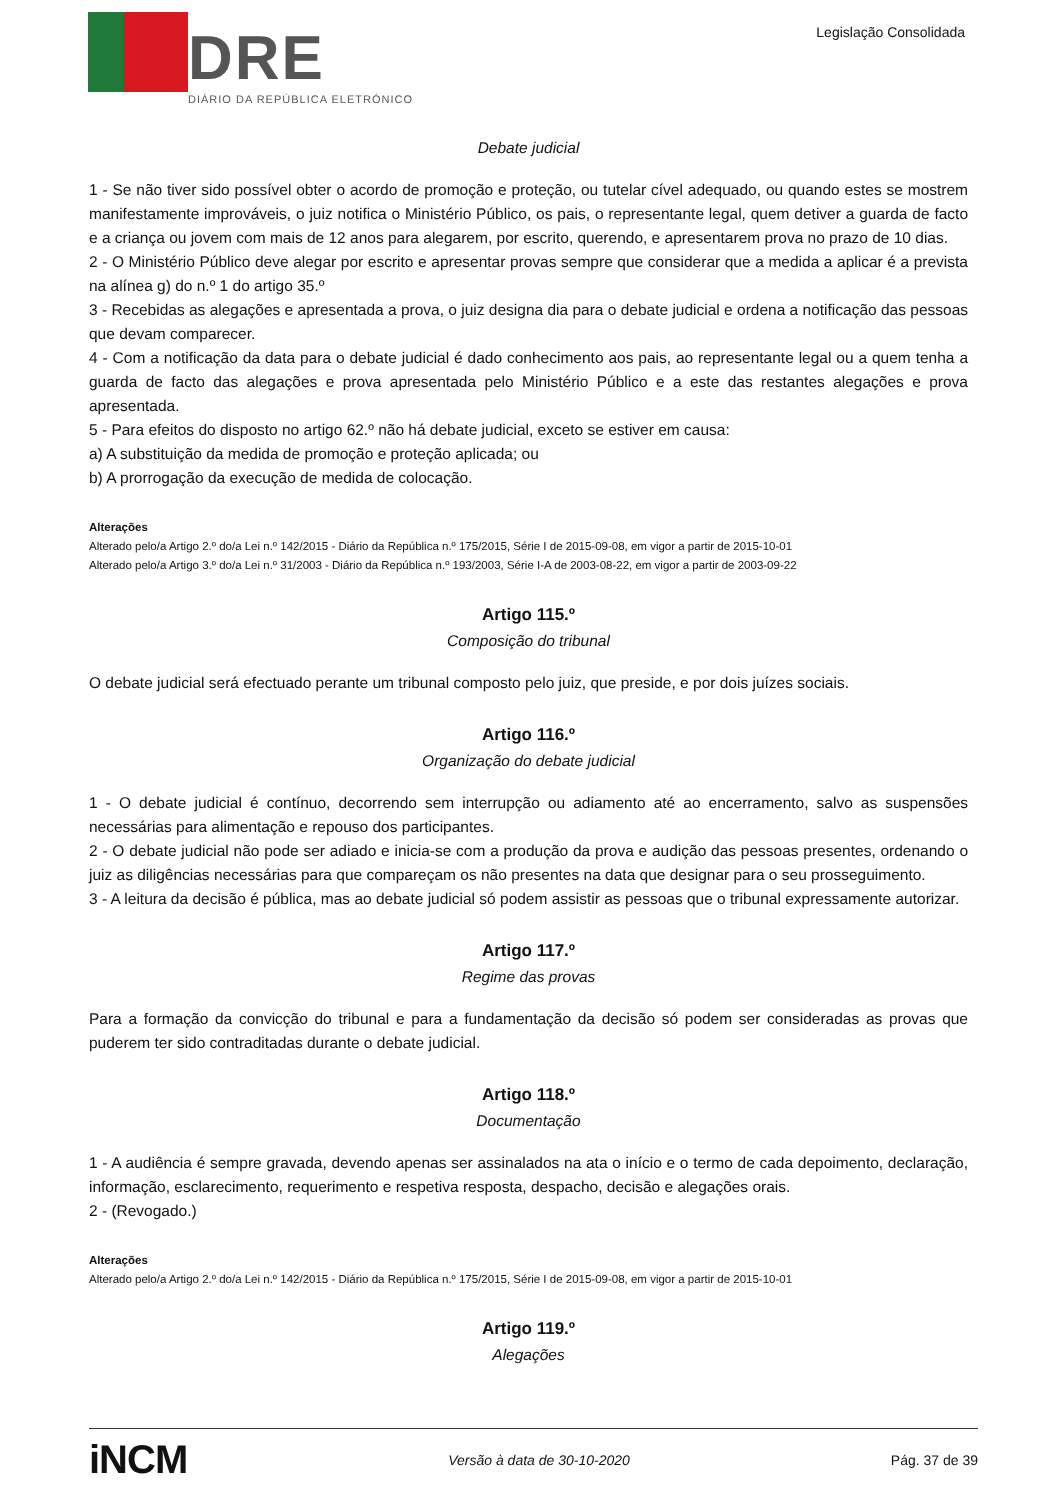DRE
DIÁRIO DA REPÚBLICA ELETRÓNICO
Legislação Consolidada
Debate judicial
1 - Se não tiver sido possível obter o acordo de promoção e proteção, ou tutelar cível adequado, ou quando estes se mostrem manifestamente improváveis, o juiz notifica o Ministério Público, os pais, o representante legal, quem detiver a guarda de facto e a criança ou jovem com mais de 12 anos para alegarem, por escrito, querendo, e apresentarem prova no prazo de 10 dias.
2 - O Ministério Público deve alegar por escrito e apresentar provas sempre que considerar que a medida a aplicar é a prevista na alínea g) do n.º 1 do artigo 35.º
3 - Recebidas as alegações e apresentada a prova, o juiz designa dia para o debate judicial e ordena a notificação das pessoas que devam comparecer.
4 - Com a notificação da data para o debate judicial é dado conhecimento aos pais, ao representante legal ou a quem tenha a guarda de facto das alegações e prova apresentada pelo Ministério Público e a este das restantes alegações e prova apresentada.
5 - Para efeitos do disposto no artigo 62.º não há debate judicial, exceto se estiver em causa:
a) A substituição da medida de promoção e proteção aplicada; ou
b) A prorrogação da execução de medida de colocação.
Alterações
Alterado pelo/a Artigo 2.º do/a Lei n.º 142/2015 - Diário da República n.º 175/2015, Série I de 2015-09-08, em vigor a partir de 2015-10-01
Alterado pelo/a Artigo 3.º do/a Lei n.º 31/2003 - Diário da República n.º 193/2003, Série I-A de 2003-08-22, em vigor a partir de 2003-09-22
Artigo 115.º
Composição do tribunal
O debate judicial será efectuado perante um tribunal composto pelo juiz, que preside, e por dois juízes sociais.
Artigo 116.º
Organização do debate judicial
1 - O debate judicial é contínuo, decorrendo sem interrupção ou adiamento até ao encerramento, salvo as suspensões necessárias para alimentação e repouso dos participantes.
2 - O debate judicial não pode ser adiado e inicia-se com a produção da prova e audição das pessoas presentes, ordenando o juiz as diligências necessárias para que compareçam os não presentes na data que designar para o seu prosseguimento.
3 - A leitura da decisão é pública, mas ao debate judicial só podem assistir as pessoas que o tribunal expressamente autorizar.
Artigo 117.º
Regime das provas
Para a formação da convicção do tribunal e para a fundamentação da decisão só podem ser consideradas as provas que puderem ter sido contraditadas durante o debate judicial.
Artigo 118.º
Documentação
1 - A audiência é sempre gravada, devendo apenas ser assinalados na ata o início e o termo de cada depoimento, declaração, informação, esclarecimento, requerimento e respetiva resposta, despacho, decisão e alegações orais.
2 - (Revogado.)
Alterações
Alterado pelo/a Artigo 2.º do/a Lei n.º 142/2015 - Diário da República n.º 175/2015, Série I de 2015-09-08, em vigor a partir de 2015-10-01
Artigo 119.º
Alegações
iNCM Versão à data de 30-10-2020 Pág. 37 de 39